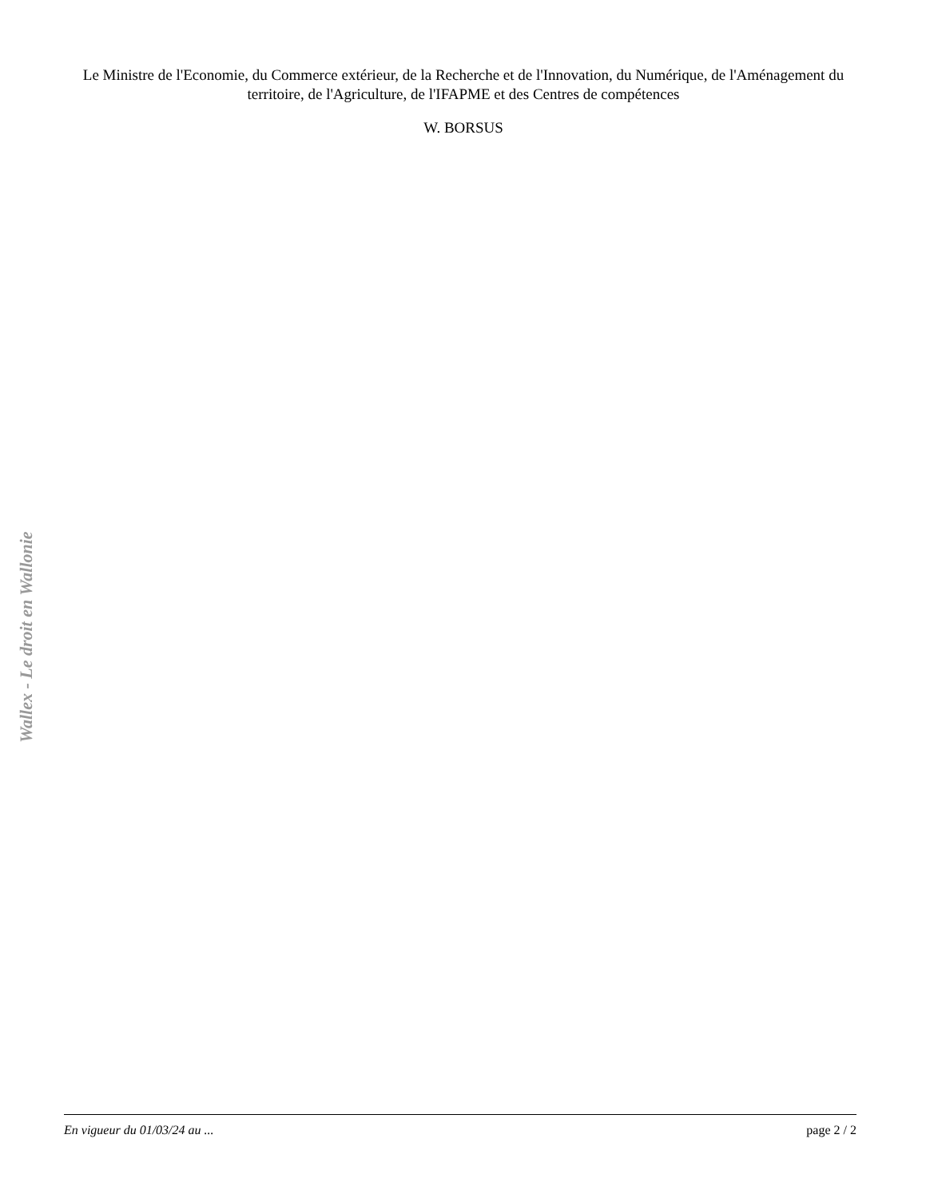Le Ministre de l'Economie, du Commerce extérieur, de la Recherche et de l'Innovation, du Numérique, de l'Aménagement du territoire, de l'Agriculture, de l'IFAPME et des Centres de compétences
W. BORSUS
Wallex - Le droit en Wallonie
En vigueur du 01/03/24 au ... page 2 / 2